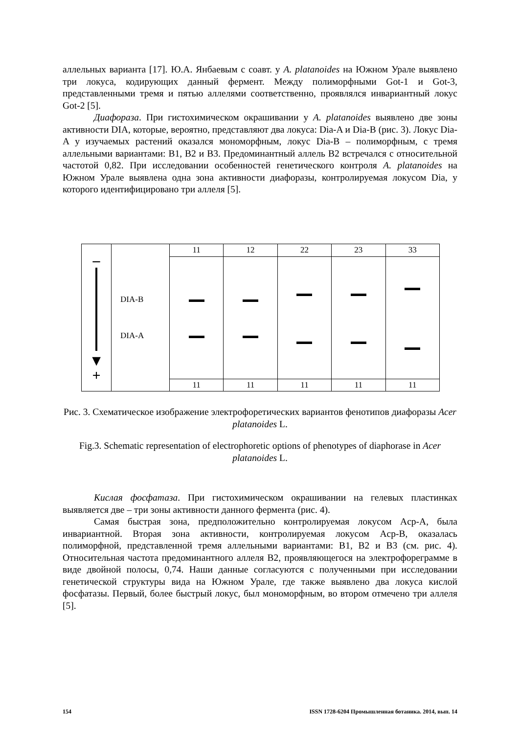аллельных варианта [17]. Ю.А. Янбаевым с соавт. у A. platanoides на Южном Урале выявлено три локуса, кодирующих данный фермент. Между полиморфными Got-1 и Got-3, представленными тремя и пятью аллелями соответственно, проявлялся инвариантный локус Got-2 [5].
Диафораза. При гистохимическом окрашивании у A. platanoides выявлено две зоны активности DIA, которые, вероятно, представляют два локуса: Dia-A и Dia-B (рис. 3). Локус Dia-A у изучаемых растений оказался мономорфным, локус Dia-B – полиморфным, с тремя аллельными вариантами: B1, B2 и B3. Предоминантный аллель B2 встречался с относительной частотой 0,82. При исследовании особенностей генетического контроля A. platanoides на Южном Урале выявлена одна зона активности диафоразы, контролируемая локусом Dia, у которого идентифицировано три аллеля [5].
| – ▼ + | DIA-B DIA-A | 11 | 12 | 22 | 23 | 33 |
| | | 11 | 11 | 11 | 11 | 11 |
Рис. 3. Схематическое изображение электрофоретических вариантов фенотипов диафоразы Acer platanoides L.
Fig.3. Schematic representation of electrophoretic options of phenotypes of diaphorase in Acer platanoides L.
Кислая фосфатаза. При гистохимическом окрашивании на гелевых пластинках выявляется две – три зоны активности данного фермента (рис. 4).
Самая быстрая зона, предположительно контролируемая локусом Acp-A, была инвариантной. Вторая зона активности, контролируемая локусом Acp-B, оказалась полиморфной, представленной тремя аллельными вариантами: B1, B2 и B3 (см. рис. 4). Относительная частота предоминантного аллеля B2, проявляющегося на электрофореграмме в виде двойной полосы, 0,74. Наши данные согласуются с полученными при исследовании генетической структуры вида на Южном Урале, где также выявлено два локуса кислой фосфатазы. Первый, более быстрый локус, был мономорфным, во втором отмечено три аллеля [5].
154 ISSN 1728-6204 Промышленная ботаника. 2014, вып. 14